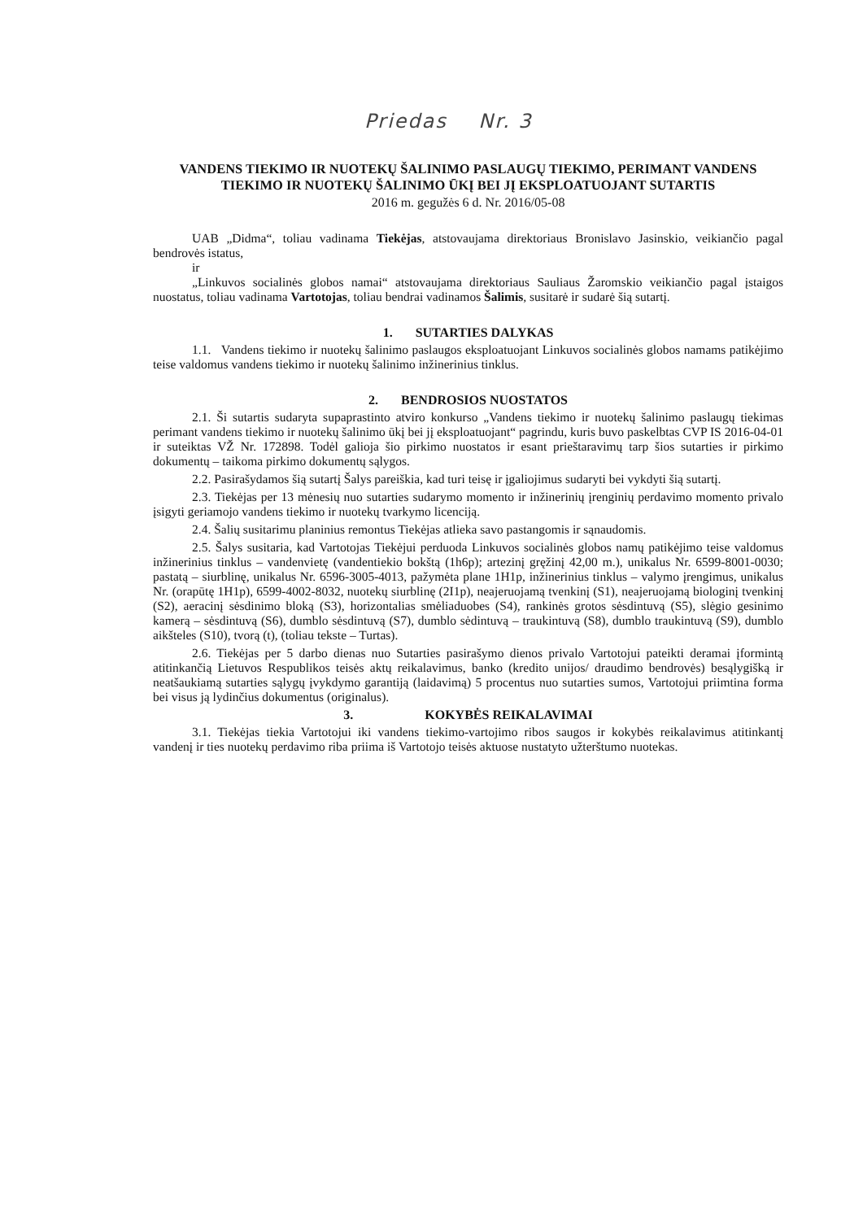Priedas Nr. 3
VANDENS TIEKIMO IR NUOTEKŲ ŠALINIMO PASLAUGŲ TIEKIMO, PERIMANT VANDENS TIEKIMO IR NUOTEKŲ ŠALINIMO ŪKĮ BEI JĮ EKSPLOATUOJANT SUTARTIS
2016 m. gegužės 6 d. Nr. 2016/05-08
UAB „Didma“, toliau vadinama Tiekėjas, atstovaujama direktoriaus Bronislavo Jasinskio, veikiančio pagal bendrovės istatus,
ir
„Linkuvos socialinės globos namai“ atstovaujama direktoriaus Sauliaus Žaromskio veikiančio pagal įstaigos nuostatus, toliau vadinama Vartotojas, toliau bendrai vadinamos Šalimis, susitarė ir sudarė šią sutartį.
1. SUTARTIES DALYKAS
1.1. Vandens tiekimo ir nuotekų šalinimo paslaugos eksploatuojant Linkuvos socialinės globos namams patikėjimo teise valdomus vandens tiekimo ir nuotekų šalinimo inžinerinius tinklus.
2. BENDROSIOS NUOSTATOS
2.1. Ši sutartis sudaryta supaprastinto atviro konkurso „Vandens tiekimo ir nuotekų šalinimo paslaugų tiekimas perimant vandens tiekimo ir nuotekų šalinimo ūkį bei jį eksploatuojant“ pagrindu, kuris buvo paskelbtas CVP IS 2016-04-01 ir suteiktas VŽ Nr. 172898. Todėl galioja šio pirkimo nuostatos ir esant prieštaravimų tarp šios sutarties ir pirkimo dokumentų – taikoma pirkimo dokumentų sąlygos.
2.2. Pasirašydamos šią sutartį Šalys pareiškia, kad turi teisę ir įgaliojimus sudaryti bei vykdyti šią sutartį.
2.3. Tiekėjas per 13 mėnesių nuo sutarties sudarymo momento ir inžinerinių įrenginių perdavimo momento privalo įsigyti geriamojo vandens tiekimo ir nuotekų tvarkymo licenciją.
2.4. Šalių susitarimu planinius remontus Tiekėjas atlieka savo pastangomis ir sąnaudomis.
2.5. Šalys susitaria, kad Vartotojas Tiekėjui perduoda Linkuvos socialinės globos namų patikėjimo teise valdomus inžinerinius tinklus – vandenvietę (vandentiekio bokštą (1h6p); artezinį gręžinį 42,00 m.), unikalus Nr. 6599-8001-0030; pastatą – siurblinę, unikalus Nr. 6596-3005-4013, pažymėta plane 1H1p, inžinerinius tinklus – valymo įrengimus, unikalus Nr. (orapūtę 1H1p), 6599-4002-8032, nuotekų siurblinę (2I1p), neajeruojamą tvenkinį (S1), neajeruojamą biologinį tvenkinį (S2), aeracinį sėsdinimo bloką (S3), horizontalias smėliaduobes (S4), rankinės grotos sėsdintuvą (S5), slėgio gesinimo kamerą – sėsdintuvą (S6), dumblo sėsdintuvą (S7), dumblo sėdintuvą – traukintuvą (S8), dumblo traukintuvą (S9), dumblo aikšteles (S10), tvorą (t), (toliau tekste – Turtas).
2.6. Tiekėjas per 5 darbo dienas nuo Sutarties pasirašymo dienos privalo Vartotojui pateikti deramai įformintą atitinkančią Lietuvos Respublikos teisės aktų reikalavimus, banko (kredito unijos/ draudimo bendrovės) besąlygišką ir neatšaukiamą sutarties sąlygų įvykdymo garantiją (laidavimą) 5 procentus nuo sutarties sumos, Vartotojui priimtina forma bei visus ją lydinčius dokumentus (originalus).
3. KOKYBĖS REIKALAVIMAI
3.1. Tiekėjas tiekia Vartotojui iki vandens tiekimo-vartojimo ribos saugos ir kokybės reikalavimus atitinkantį vandenį ir ties nuotekų perdavimo riba priima iš Vartotojo teisės aktuose nustatyto užterštumo nuotekas.